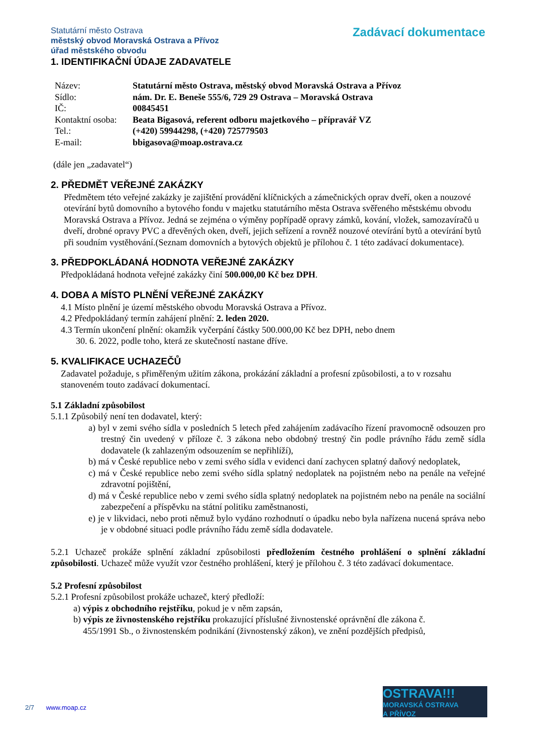Statutární město Ostrava
městský obvod Moravská Ostrava a Přívoz
úřad městského obvodu
Zadávací dokumentace
1. IDENTIFIKAČNÍ ÚDAJE ZADAVATELE
| Název: | Statutární město Ostrava, městský obvod Moravská Ostrava a Přívoz |
| Sídlo: | nám. Dr. E. Beneše 555/6, 729 29 Ostrava – Moravská Ostrava |
| IČ: | 00845451 |
| Kontaktní osoba: | Beata Bigasová, referent odboru majetkového – přípravář VZ |
| Tel.: | (+420) 59944298, (+420) 725779503 |
| E-mail: | bbigasova@moap.ostrava.cz |
(dále jen „zadavatel“)
2. PŘEDMĚT VEŘEJNÉ ZAKÁZKY
Předmětem této veřejné zakázky je zajištění provádění klíčnických a zámečnických oprav dveří, oken a nouzové otevírání bytů domovního a bytového fondu v majetku statutárního města Ostrava svěřeného městskému obvodu Moravská Ostrava a Přívoz. Jedná se zejména o výměny popřípadě opravy zámků, kování, vložek, samozavíračů u dveří, drobné opravy PVC a dřevěných oken, dveří, jejich seřízení a rovněž nouzové otevírání bytů a otevírání bytů při soudním vystěhování.(Seznam domovních a bytových objektů je přílohou č. 1 této zadávací dokumentace).
3. PŘEDPOKLÁDANÁ HODNOTA VEŘEJNÉ ZAKÁZKY
Předpokládaná hodnota veřejné zakázky činí 500.000,00 Kč bez DPH.
4. DOBA A MÍSTO PLNĚNÍ VEŘEJNÉ ZAKÁZKY
4.1 Místo plnění je území městského obvodu Moravská Ostrava a Přívoz.
4.2 Předpokládaný termín zahájení plnění: 2. leden 2020.
4.3 Termín ukončení plnění: okamžik vyčerpání částky 500.000,00 Kč bez DPH, nebo dnem
30. 6. 2022, podle toho, která ze skutečností nastane dříve.
5. KVALIFIKACE UCHAZEČŮ
Zadavatel požaduje, s přiměřeným užitím zákona, prokázání základní a profesní způsobilosti, a to v rozsahu stanoveném touto zadávací dokumentací.
5.1 Základní způsobilost
5.1.1 Způsobilý není ten dodavatel, který:
a) byl v zemi svého sídla v posledních 5 letech před zahájením zadávacího řízení pravomocně odsouzen pro trestný čin uvedený v příloze č. 3 zákona nebo obdobný trestný čin podle právního řádu země sídla dodavatele (k zahlazeným odsouzením se nepřihlíží),
b) má v České republice nebo v zemi svého sídla v evidenci daní zachycen splatný daňový nedoplatek,
c) má v České republice nebo zemi svého sídla splatný nedoplatek na pojistném nebo na penále na veřejné zdravotní pojištění,
d) má v České republice nebo v zemi svého sídla splatný nedoplatek na pojistném nebo na penále na sociální zabezpečení a příspěvku na státní politiku zaměstnanosti,
e) je v likvidaci, nebo proti němuž bylo vydáno rozhodnutí o úpadku nebo byla nařízena nucená správa nebo je v obdobné situaci podle právního řádu země sídla dodavatele.
5.2.1 Uchazeč prokáže splnění základní způsobilosti předložením čestného prohlášení o splnění základní způsobilosti. Uchazeč může využít vzor čestného prohlášení, který je přílohou č. 3 této zadávací dokumentace.
5.2 Profesní způsobilost
5.2.1 Profesní způsobilost prokáže uchazeč, který předloží:
a) výpis z obchodního rejstříku, pokud je v něm zapsán,
b) výpis ze živnostenského rejstříku prokazující příslušné živnostenské oprávnění dle zákona č.
455/1991 Sb., o živnostenském podnikání (živnostenský zákon), ve znění pozdějších předpisů,
2/7 www.moap.cz
OSTRAVA!!!
MORAVSKÁ OSTRAVA
A PŘÍVOZ